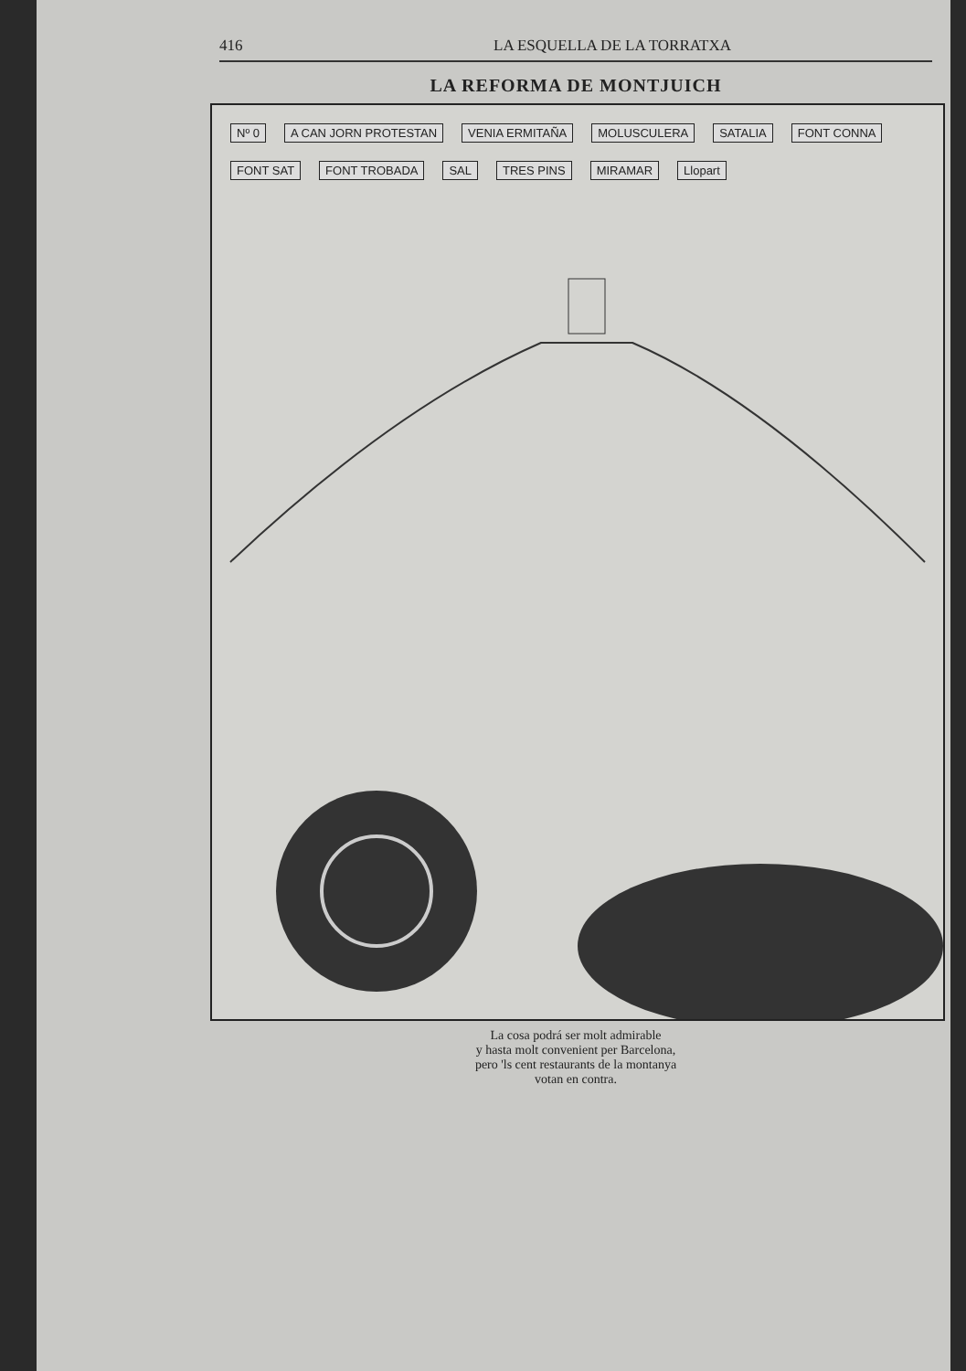416 LA ESQUELLA DE LA TORRATXA
LA REFORMA DE MONTJUICH
Nº 0 A CAN JORN PROTESTAN VENIA ERMITAÑA MOLUSCULERA SATALIA FONT CONNA FONT SAT FONT TROBADA SAL TRES PINS MIRAMAR Llopart
La cosa podrá ser molt admirable
y hasta molt convenient per Barcelona,
pero 'ls cent restaurants de la montanya
votan en contra.